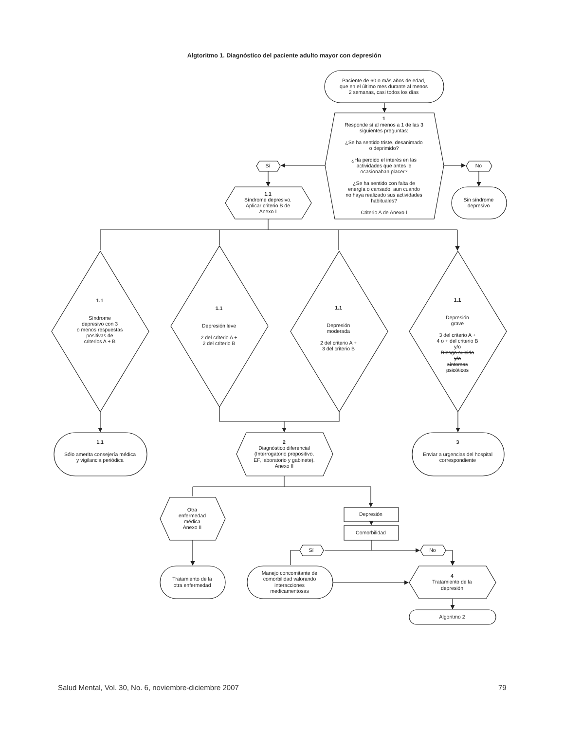Algtoritmo 1. Diagnóstico del paciente adulto mayor con depresión
Paciente de 60 o más años de edad,
que en el último mes durante al menos
2 semanas, casi todos los días
1
Responde sí al menos a 1 de las 3
siguientes preguntas:
¿Se ha sentido triste, desanimado
o deprimido?
¿Ha perdido el interés en las
actividades que antes le
ocasionaban placer?
¿Se ha sentido con falta de
energía o cansado, aun cuando
no haya realizado sus actividades
habituales?
Criterio A de Anexo I
Sí
No
1.1
Síndrome depresivo.
Aplicar criterio B de
Anexo I
Sin síndrome
depresivo
1.1
Síndrome
depresivo con 3
o menos respuestas
positivas de
criterios A + B
1.1
Depresión leve
2 del criterio A +
2 del criterio B
1.1
Depresión
moderada
2 del criterio A +
3 del criterio B
1.1
Depresión
grave
3 del criterio A +
4 o + del criterio B
y/o
Riesgo suicida
y/o
síntomas
psicóticos
1.1
Sólo amerita consejería médica
y vigilancia periódica
2
Diagnóstico diferencial
(Interrogatorio propositivo,
EF, laboratorio y gabinete).
Anexo II
3
Enviar a urgencias del hospital
correspondiente
Otra
enfermedad
médica
Anexo II
Depresión
Comorbilidad
Sí
No
Tratamiento de la
otra enfermedad
Manejo concomitante de
comorbilidad valorando
interacciones
medicamentosas
4
Tratamiento de la
depresión
Algoritmo 2
Salud Mental, Vol. 30, No. 6, noviembre-diciembre 2007
79